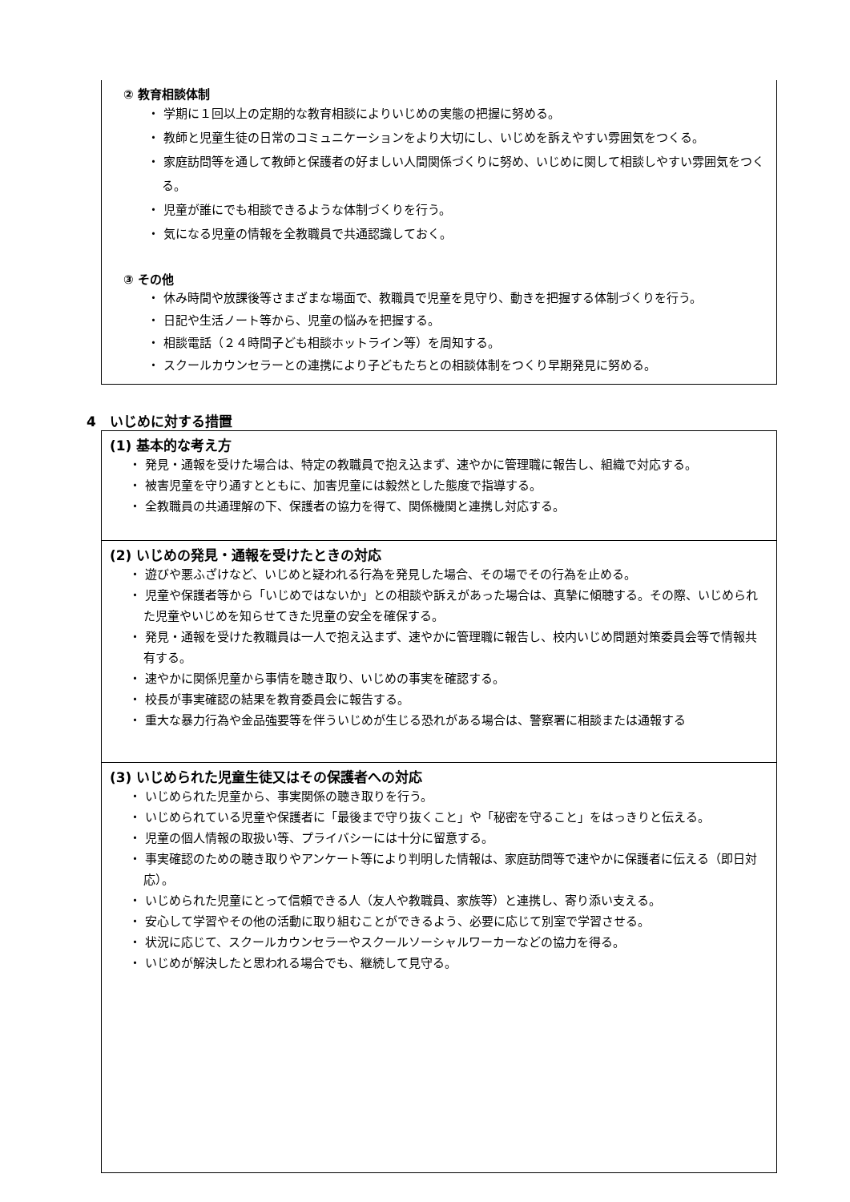② 教育相談体制
・ 学期に１回以上の定期的な教育相談によりいじめの実態の把握に努める。
・ 教師と児童生徒の日常のコミュニケーションをより大切にし、いじめを訴えやすい雰囲気をつくる。
・ 家庭訪問等を通して教師と保護者の好ましい人間関係づくりに努め、いじめに関して相談しやすい雰囲気をつくる。
・ 児童が誰にでも相談できるような体制づくりを行う。
・ 気になる児童の情報を全教職員で共通認識しておく。
③ その他
・ 休み時間や放課後等さまざまな場面で、教職員で児童を見守り、動きを把握する体制づくりを行う。
・ 日記や生活ノート等から、児童の悩みを把握する。
・ 相談電話（２４時間子ども相談ホットライン等）を周知する。
・ スクールカウンセラーとの連携により子どもたちとの相談体制をつくり早期発見に努める。
4　いじめに対する措置
(1) 基本的な考え方
・ 発見・通報を受けた場合は、特定の教職員で抱え込まず、速やかに管理職に報告し、組織で対応する。
・ 被害児童を守り通すとともに、加害児童には毅然とした態度で指導する。
・ 全教職員の共通理解の下、保護者の協力を得て、関係機関と連携し対応する。
(2) いじめの発見・通報を受けたときの対応
・ 遊びや悪ふざけなど、いじめと疑われる行為を発見した場合、その場でその行為を止める。
・ 児童や保護者等から「いじめではないか」との相談や訴えがあった場合は、真摯に傾聴する。その際、いじめられた児童やいじめを知らせてきた児童の安全を確保する。
・ 発見・通報を受けた教職員は一人で抱え込まず、速やかに管理職に報告し、校内いじめ問題対策委員会等で情報共有する。
・ 速やかに関係児童から事情を聴き取り、いじめの事実を確認する。
・ 校長が事実確認の結果を教育委員会に報告する。
・ 重大な暴力行為や金品強要等を伴ういじめが生じる恐れがある場合は、警察署に相談または通報する
(3) いじめられた児童生徒又はその保護者への対応
・ いじめられた児童から、事実関係の聴き取りを行う。
・ いじめられている児童や保護者に「最後まで守り抜くこと」や「秘密を守ること」をはっきりと伝える。
・ 児童の個人情報の取扱い等、プライバシーには十分に留意する。
・ 事実確認のための聴き取りやアンケート等により判明した情報は、家庭訪問等で速やかに保護者に伝える（即日対応）。
・ いじめられた児童にとって信頼できる人（友人や教職員、家族等）と連携し、寄り添い支える。
・ 安心して学習やその他の活動に取り組むことができるよう、必要に応じて別室で学習させる。
・ 状況に応じて、スクールカウンセラーやスクールソーシャルワーカーなどの協力を得る。
・ いじめが解決したと思われる場合でも、継続して見守る。